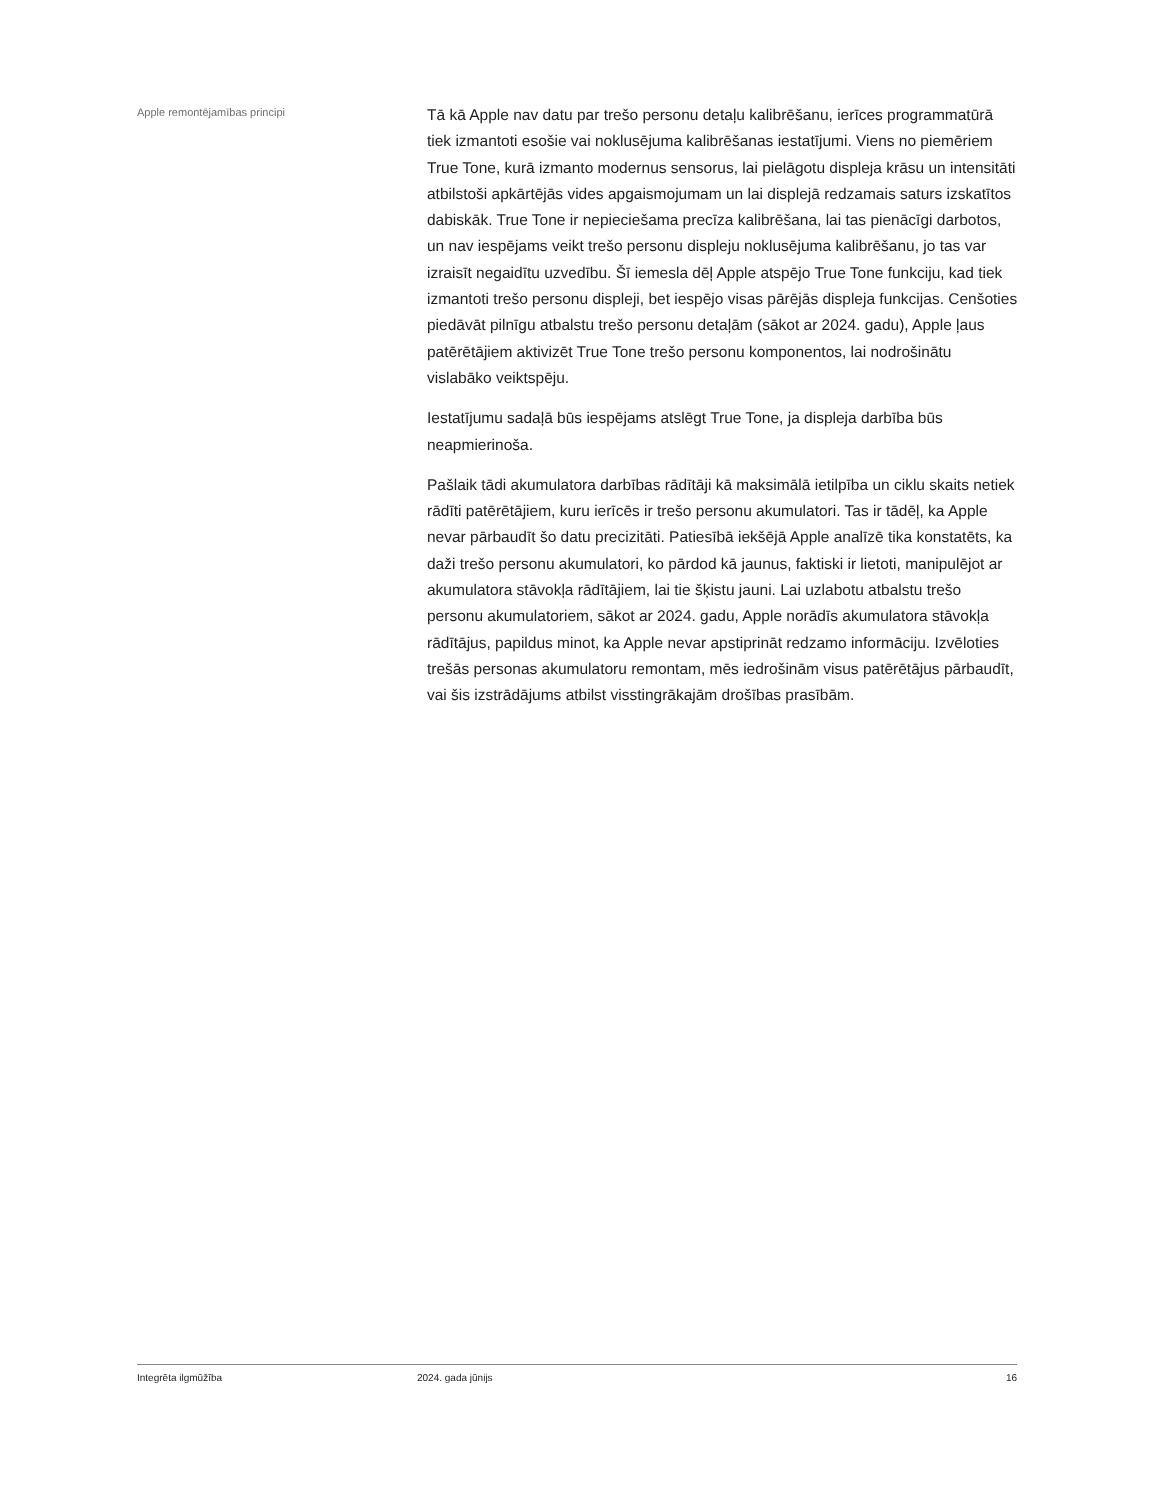Apple remontējamības principi
Tā kā Apple nav datu par trešo personu detaļu kalibrēšanu, ierīces programmatūrā tiek izmantoti esošie vai noklusējuma kalibrēšanas iestatījumi. Viens no piemēriem True Tone, kurā izmanto modernus sensorus, lai pielāgotu displeja krāsu un intensitāti atbilstoši apkārtējās vides apgaismojumam un lai displejā redzamais saturs izskatītos dabiskāk. True Tone ir nepieciešama precīza kalibrēšana, lai tas pienācīgi darbotos, un nav iespējams veikt trešo personu displeju noklusējuma kalibrēšanu, jo tas var izraisīt negaidītu uzvedību. Šī iemesla dēļ Apple atspējo True Tone funkciju, kad tiek izmantoti trešo personu displeji, bet iespējo visas pārējās displeja funkcijas. Cenšoties piedāvāt pilnīgu atbalstu trešo personu detaļām (sākot ar 2024. gadu), Apple ļaus patērētājiem aktivizēt True Tone trešo personu komponentos, lai nodrošinātu vislabāko veiktspēju.
Iestatījumu sadaļā būs iespējams atslēgt True Tone, ja displeja darbība būs neapmierinoša.
Pašlaik tādi akumulatora darbības rādītāji kā maksimālā ietilpība un ciklu skaits netiek rādīti patērētājiem, kuru ierīcēs ir trešo personu akumulatori. Tas ir tādēļ, ka Apple nevar pārbaudīt šo datu precizitāti. Patiesībā iekšējā Apple analīzē tika konstatēts, ka daži trešo personu akumulatori, ko pārdod kā jaunus, faktiski ir lietoti, manipulējot ar akumulatora stāvokļa rādītājiem, lai tie šķistu jauni. Lai uzlabotu atbalstu trešo personu akumulatoriem, sākot ar 2024. gadu, Apple norādīs akumulatora stāvokļa rādītājus, papildus minot, ka Apple nevar apstiprināt redzamo informāciju. Izvēloties trešās personas akumulatoru remontam, mēs iedrošinām visus patērētājus pārbaudīt, vai šis izstrādājums atbilst visstingrākajām drošības prasībām.
Integrēta ilgmūžība 2024. gada jūnijs 16